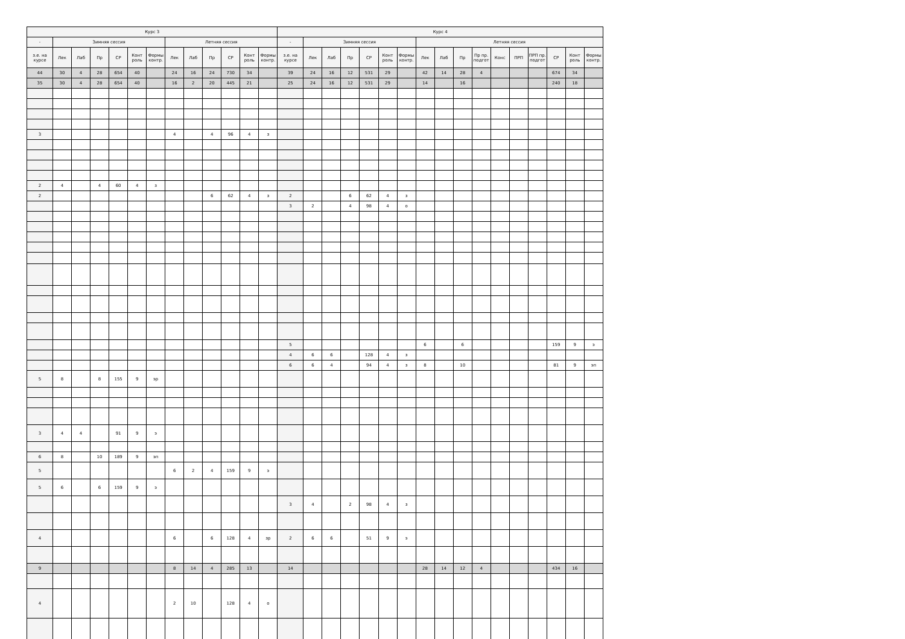| Курс 3 | | | | | | | | | | | | | Курс 4 | | | | | | | | | | | | | | | | |
| --- | --- | --- | --- | --- | --- | --- | --- | --- | --- | --- | --- | --- | --- | --- | --- | --- | --- | --- | --- | --- | --- | --- | --- | --- | --- | --- | --- | --- | --- |
| - | Зимняя сессия | | | | | | Летняя сессия | | | | | | - | Зимняя сессия | | | | | | Летняя сессия | | | | | | | | | |
| з.е. на курсе | Лек | Лаб | Пр | СР | Конт роль | Формы контр. | Лек | Лаб | Пр | СР | Конт роль | Формы контр. | з.е. на курсе | Лек | Лаб | Пр | СР | Конт роль | Формы контр. | Лек | Лаб | Пр | Пр пр. подгот | Конс | ПРП | ПРП пр. подгот | СР | Конт роль | Формы контр. |
| 44 | 30 | 4 | 28 | 654 | 40 | | 24 | 16 | 24 | 730 | 34 | | 39 | 24 | 16 | 12 | 531 | 29 | | 42 | 14 | 28 | 4 | | | | 674 | 34 | |
| 35 | 30 | 4 | 28 | 654 | 40 | | 16 | 2 | 20 | 445 | 21 | | 25 | 24 | 16 | 12 | 531 | 29 | | 14 | | 16 | | | | | 240 | 18 | |
| 3 | | | | | | | 4 | | 4 | 96 | 4 | з | | | | | | | | | | | | | | | | | |
| 2 | 4 | | 4 | 60 | 4 | з | | | | | | | | | | | | | | | | | | | | | | | |
| 2 | | | | | | | | | 6 | 62 | 4 | з | 2 | | | 6 | 62 | 4 | з | | | | | | | | | | |
| | | | | | | | | | | | | | 3 | 2 | | 4 | 98 | 4 | о | | | | | | | | | | |
| | | | | | | | | | | | | | 5 | | | | | | | 6 | | 6 | | | | | 159 | 9 | э |
| | | | | | | | | | | | | | 4 | 6 | 6 | | 128 | 4 | з | | | | | | | | | | |
| | | | | | | | | | | | | | 6 | 6 | 4 | | 94 | 4 | з | 8 | | 10 | | | | | 81 | 9 | эп |
| 5 | 8 | | 8 | 155 | 9 | эр | | | | | | | | | | | | | | | | | | | | | | | |
| 3 | 4 | 4 | | 91 | 9 | э | | | | | | | | | | | | | | | | | | | | | | | |
| 6 | 8 | | 10 | 189 | 9 | эп | | | | | | | | | | | | | | | | | | | | | | | |
| 5 | | | | | | | 6 | 2 | 4 | 159 | 9 | э | | | | | | | | | | | | | | | | | |
| 5 | 6 | | 6 | 159 | 9 | э | | | | | | | | | | | | | | | | | | | | | | | |
| | | | | | | | | | | | | | 3 | 4 | | 2 | 98 | 4 | з | | | | | | | | | | |
| 4 | | | | | | | 6 | | 6 | 128 | 4 | зр | 2 | 6 | 6 | | 51 | 9 | э | | | | | | | | | | |
| 9 | | | | | | | 8 | 14 | 4 | 285 | 13 | | 14 | | | | | | | 28 | 14 | 12 | 4 | | | | 434 | 16 | |
| 4 | | | | | | | 2 | 10 | | 128 | 4 | о | | | | | | | | | | | | | | | | | |